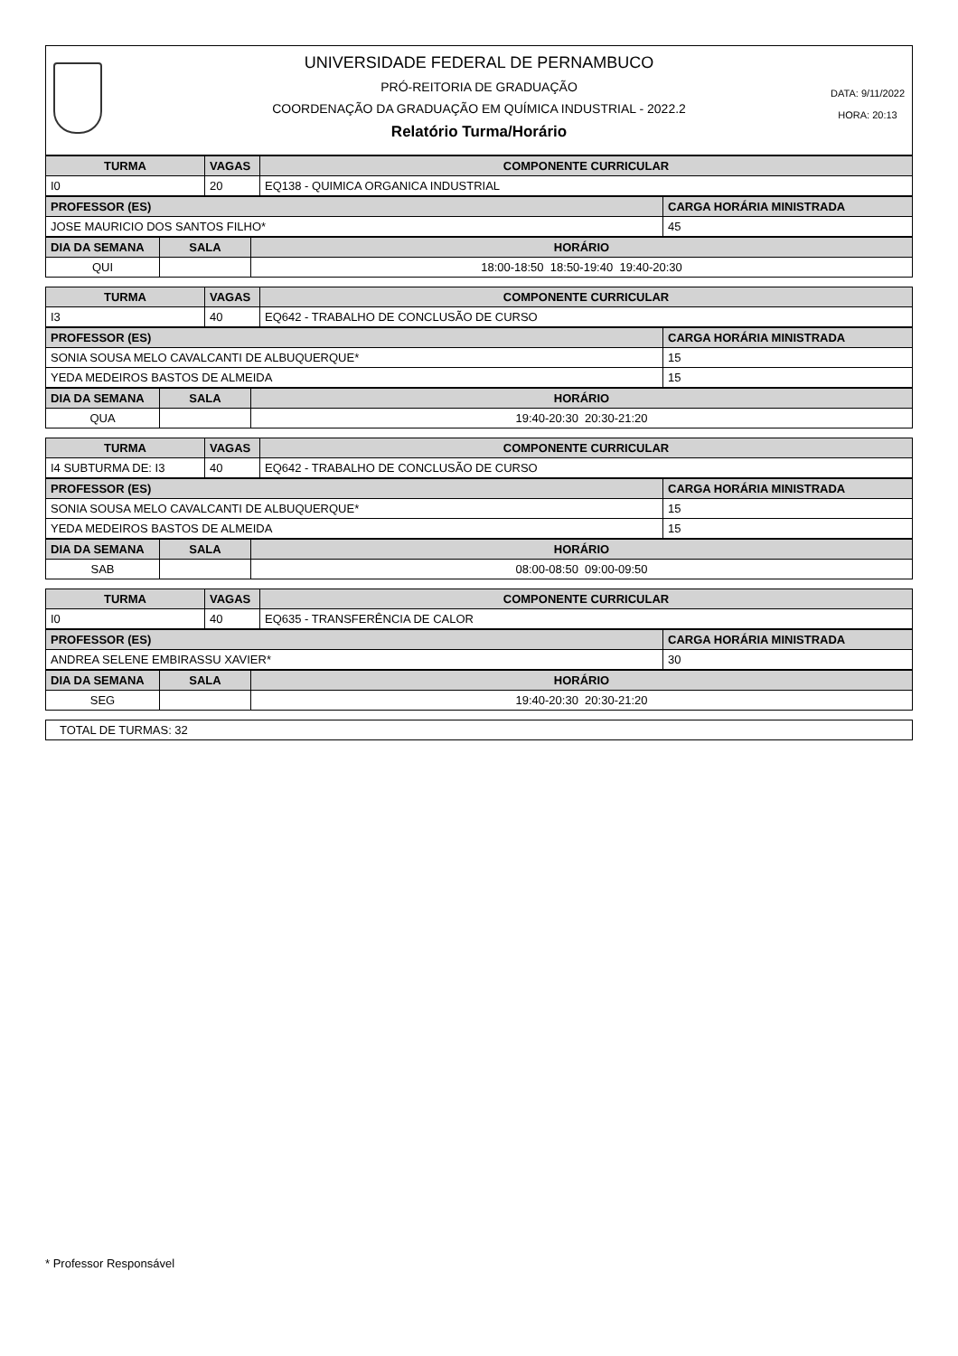UNIVERSIDADE FEDERAL DE PERNAMBUCO
PRÓ-REITORIA DE GRADUAÇÃO
COORDENAÇÃO DA GRADUAÇÃO EM QUÍMICA INDUSTRIAL - 2022.2
Relatório Turma/Horário
DATA: 9/11/2022
HORA: 20:13
| TURMA | VAGAS | COMPONENTE CURRICULAR |
| --- | --- | --- |
| I0 | 20 | EQ138 - QUIMICA ORGANICA INDUSTRIAL |
| PROFESSOR (ES) | CARGA HORÁRIA MINISTRADA |
| --- | --- |
| JOSE MAURICIO DOS SANTOS FILHO* | 45 |
| DIA DA SEMANA | SALA | HORÁRIO |
| --- | --- | --- |
| QUI | | 18:00-18:50 18:50-19:40 19:40-20:30 |
| TURMA | VAGAS | COMPONENTE CURRICULAR |
| --- | --- | --- |
| I3 | 40 | EQ642 - TRABALHO DE CONCLUSÃO DE CURSO |
| PROFESSOR (ES) | CARGA HORÁRIA MINISTRADA |
| --- | --- |
| SONIA SOUSA MELO CAVALCANTI DE ALBUQUERQUE* | 15 |
| YEDA MEDEIROS BASTOS DE ALMEIDA | 15 |
| DIA DA SEMANA | SALA | HORÁRIO |
| --- | --- | --- |
| QUA | | 19:40-20:30 20:30-21:20 |
| TURMA | VAGAS | COMPONENTE CURRICULAR |
| --- | --- | --- |
| I4 SUBTURMA DE: I3 | 40 | EQ642 - TRABALHO DE CONCLUSÃO DE CURSO |
| PROFESSOR (ES) | CARGA HORÁRIA MINISTRADA |
| --- | --- |
| SONIA SOUSA MELO CAVALCANTI DE ALBUQUERQUE* | 15 |
| YEDA MEDEIROS BASTOS DE ALMEIDA | 15 |
| DIA DA SEMANA | SALA | HORÁRIO |
| --- | --- | --- |
| SAB | | 08:00-08:50 09:00-09:50 |
| TURMA | VAGAS | COMPONENTE CURRICULAR |
| --- | --- | --- |
| I0 | 40 | EQ635 - TRANSFERÊNCIA DE CALOR |
| PROFESSOR (ES) | CARGA HORÁRIA MINISTRADA |
| --- | --- |
| ANDREA SELENE EMBIRASSU XAVIER* | 30 |
| DIA DA SEMANA | SALA | HORÁRIO |
| --- | --- | --- |
| SEG | | 19:40-20:30 20:30-21:20 |
TOTAL DE TURMAS: 32
* Professor Responsável